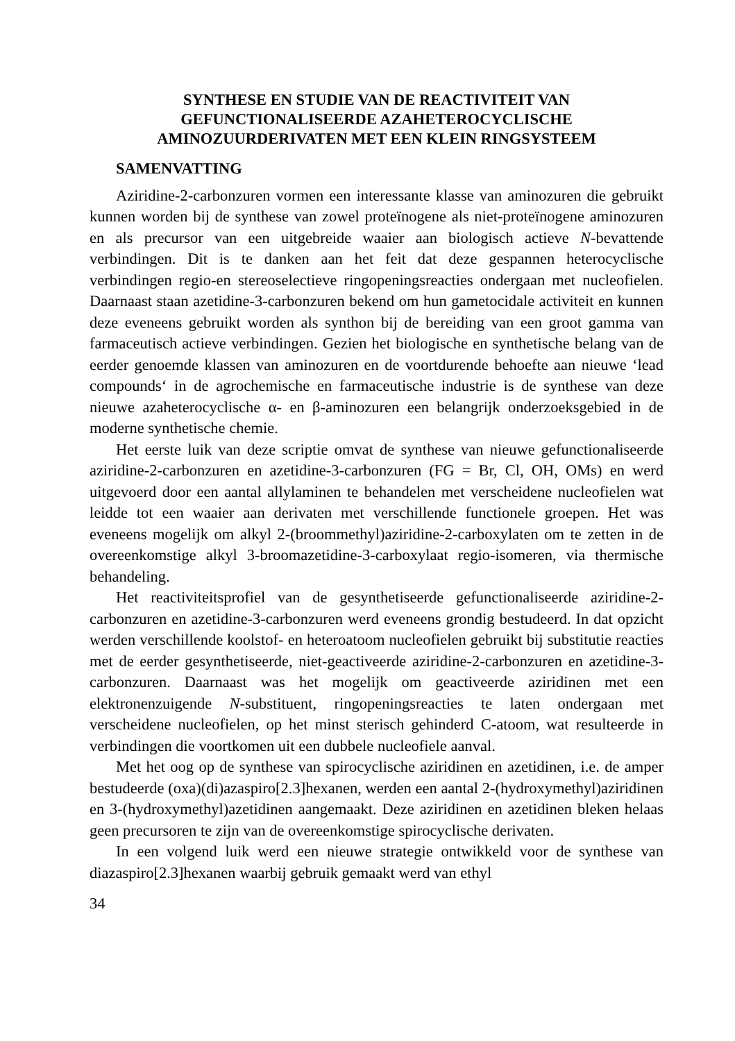SYNTHESE EN STUDIE VAN DE REACTIVITEIT VAN
GEFUNCTIONALISEERDE AZAHETEROCYCLISCHE
AMINOZUURDERIVATEN MET EEN KLEIN RINGSYSTEEM
SAMENVATTING
Aziridine-2-carbonzuren vormen een interessante klasse van aminozuren die gebruikt kunnen worden bij de synthese van zowel proteïnogene als niet-proteïnogene aminozuren en als precursor van een uitgebreide waaier aan biologisch actieve N-bevattende verbindingen. Dit is te danken aan het feit dat deze gespannen heterocyclische verbindingen regio-en stereoselectieve ringopeningsreacties ondergaan met nucleofielen. Daarnaast staan azetidine-3-carbonzuren bekend om hun gametocidale activiteit en kunnen deze eveneens gebruikt worden als synthon bij de bereiding van een groot gamma van farmaceutisch actieve verbindingen. Gezien het biologische en synthetische belang van de eerder genoemde klassen van aminozuren en de voortdurende behoefte aan nieuwe ‘lead compounds‘ in de agrochemische en farmaceutische industrie is de synthese van deze nieuwe azaheterocyclische α- en β-aminozuren een belangrijk onderzoeksgebied in de moderne synthetische chemie.
Het eerste luik van deze scriptie omvat de synthese van nieuwe gefunctionaliseerde aziridine-2-carbonzuren en azetidine-3-carbonzuren (FG = Br, Cl, OH, OMs) en werd uitgevoerd door een aantal allylaminen te behandelen met verscheidene nucleofielen wat leidde tot een waaier aan derivaten met verschillende functionele groepen. Het was eveneens mogelijk om alkyl 2-(broommethyl)aziridine-2-carboxylaten om te zetten in de overeenkomstige alkyl 3-broomazetidine-3-carboxylaat regio-isomeren, via thermische behandeling.
Het reactiviteitsprofiel van de gesynthetiseerde gefunctionaliseerde aziridine-2-carbonzuren en azetidine-3-carbonzuren werd eveneens grondig bestudeerd. In dat opzicht werden verschillende koolstof- en heteroatoom nucleofielen gebruikt bij substitutie reacties met de eerder gesynthetiseerde, niet-geactiveerde aziridine-2-carbonzuren en azetidine-3-carbonzuren. Daarnaast was het mogelijk om geactiveerde aziridinen met een elektronenzuigende N-substituent, ringopeningsreacties te laten ondergaan met verscheidene nucleofielen, op het minst sterisch gehinderd C-atoom, wat resulteerde in verbindingen die voortkomen uit een dubbele nucleofiele aanval.
Met het oog op de synthese van spirocyclische aziridinen en azetidinen, i.e. de amper bestudeerde (oxa)(di)azaspiro[2.3]hexanen, werden een aantal 2-(hydroxymethyl)aziridinen en 3-(hydroxymethyl)azetidinen aangemaakt. Deze aziridinen en azetidinen bleken helaas geen precursoren te zijn van de overeenkomstige spirocyclische derivaten.
In een volgend luik werd een nieuwe strategie ontwikkeld voor de synthese van diazaspiro[2.3]hexanen waarbij gebruik gemaakt werd van ethyl
34